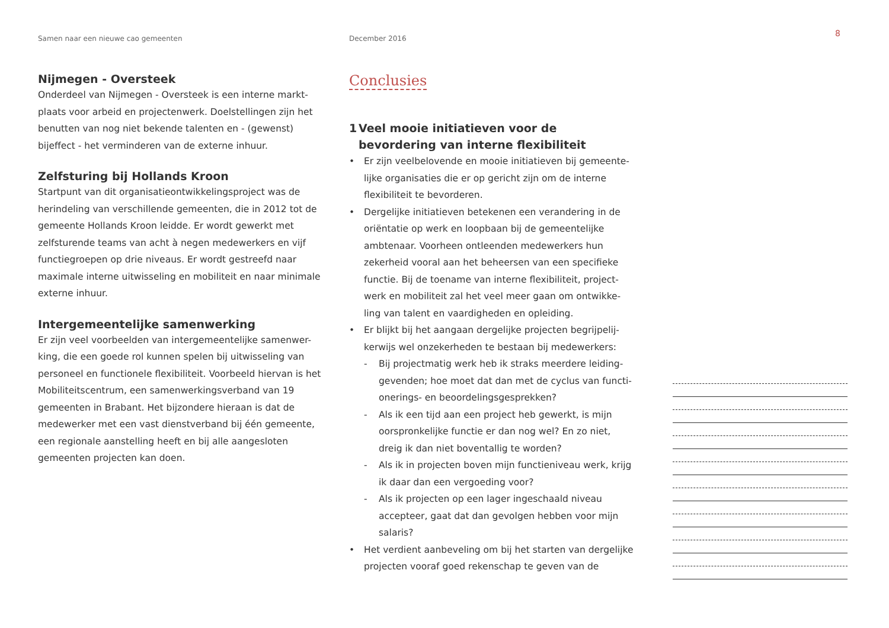Samen naar een nieuwe cao gemeenten December 2016
8
Nijmegen - Oversteek
Onderdeel van Nijmegen - Oversteek is een interne markt-plaats voor arbeid en projectenwerk. Doelstellingen zijn het benutten van nog niet bekende talenten en - (gewenst) bijeffect - het verminderen van de externe inhuur.
Zelfsturing bij Hollands Kroon
Startpunt van dit organisatieontwikkelingsproject was de herindeling van verschillende gemeenten, die in 2012 tot de gemeente Hollands Kroon leidde. Er wordt gewerkt met zelfsturende teams van acht à negen medewerkers en vijf functiegroepen op drie niveaus. Er wordt gestreefd naar maximale interne uitwisseling en mobiliteit en naar minimale externe inhuur.
Intergemeentelijke samenwerking
Er zijn veel voorbeelden van intergemeentelijke samenwer-king, die een goede rol kunnen spelen bij uitwisseling van personeel en functionele flexibiliteit. Voorbeeld hiervan is het Mobiliteitscentrum, een samenwerkingsverband van 19 gemeenten in Brabant. Het bijzondere hieraan is dat de medewerker met een vast dienstverband bij één gemeente, een regionale aanstelling heeft en bij alle aangesloten gemeenten projecten kan doen.
Conclusies
1 Veel mooie initiatieven voor de bevordering van interne flexibiliteit
• Er zijn veelbelovende en mooie initiatieven bij gemeente-lijke organisaties die er op gericht zijn om de interne flexibiliteit te bevorderen.
• Dergelijke initiatieven betekenen een verandering in de oriëntatie op werk en loopbaan bij de gemeentelijke ambtenaar. Voorheen ontleenden medewerkers hun zekerheid vooral aan het beheersen van een specifieke functie. Bij de toename van interne flexibiliteit, project-werk en mobiliteit zal het veel meer gaan om ontwikke-ling van talent en vaardigheden en opleiding.
• Er blijkt bij het aangaan dergelijke projecten begrijpelij-kerwijs wel onzekerheden te bestaan bij medewerkers:
- Bij projectmatig werk heb ik straks meerdere leiding-gevenden; hoe moet dat dan met de cyclus van functi-onerings- en beoordelingsgesprekken?
- Als ik een tijd aan een project heb gewerkt, is mijn oorspronkelijke functie er dan nog wel? En zo niet, dreig ik dan niet boventallig te worden?
- Als ik in projecten boven mijn functieniveau werk, krijg ik daar dan een vergoeding voor?
- Als ik projecten op een lager ingeschaald niveau accepteer, gaat dat dan gevolgen hebben voor mijn salaris?
• Het verdient aanbeveling om bij het starten van dergelijke projecten vooraf goed rekenschap te geven van de